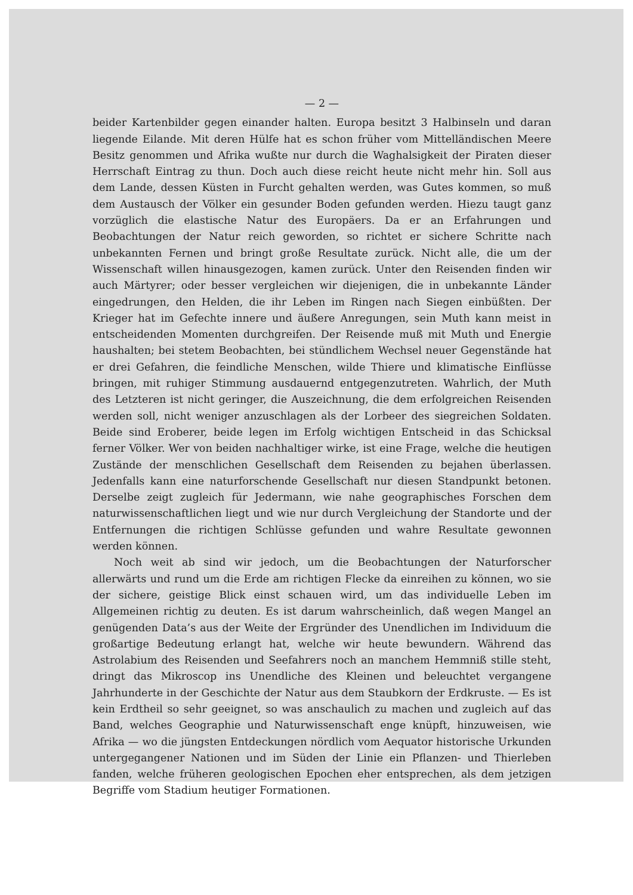— 2 —
beider Kartenbilder gegen einander halten. Europa besitzt 3 Halbinseln und daran liegende Eilande. Mit deren Hülfe hat es schon früher vom Mittelländischen Meere Besitz genommen und Afrika wußte nur durch die Waghalsigkeit der Piraten dieser Herrschaft Eintrag zu thun. Doch auch diese reicht heute nicht mehr hin. Soll aus dem Lande, dessen Küsten in Furcht gehalten werden, was Gutes kommen, so muß dem Austausch der Völker ein gesunder Boden gefunden werden. Hiezu taugt ganz vorzüglich die elastische Natur des Europäers. Da er an Erfahrungen und Beobachtungen der Natur reich geworden, so richtet er sichere Schritte nach unbekannten Fernen und bringt große Resultate zurück. Nicht alle, die um der Wissenschaft willen hinausgezogen, kamen zurück. Unter den Reisenden finden wir auch Märtyrer; oder besser vergleichen wir diejenigen, die in unbekannte Länder eingedrungen, den Helden, die ihr Leben im Ringen nach Siegen einbüßten. Der Krieger hat im Gefechte innere und äußere Anregungen, sein Muth kann meist in entscheidenden Momenten durchgreifen. Der Reisende muß mit Muth und Energie haushalten; bei stetem Beobachten, bei stündlichem Wechsel neuer Gegenstände hat er drei Gefahren, die feindliche Menschen, wilde Thiere und klimatische Einflüsse bringen, mit ruhiger Stimmung ausdauernd entgegenzutreten. Wahrlich, der Muth des Letzteren ist nicht geringer, die Auszeichnung, die dem erfolgreichen Reisenden werden soll, nicht weniger anzuschlagen als der Lorbeer des siegreichen Soldaten. Beide sind Eroberer, beide legen im Erfolg wichtigen Entscheid in das Schicksal ferner Völker. Wer von beiden nachhaltiger wirke, ist eine Frage, welche die heutigen Zustände der menschlichen Gesellschaft dem Reisenden zu bejahen überlassen. Jedenfalls kann eine naturforschende Gesellschaft nur diesen Standpunkt betonen. Derselbe zeigt zugleich für Jedermann, wie nahe geographisches Forschen dem naturwissenschaftlichen liegt und wie nur durch Vergleichung der Standorte und der Entfernungen die richtigen Schlüsse gefunden und wahre Resultate gewonnen werden können.
Noch weit ab sind wir jedoch, um die Beobachtungen der Naturforscher allerwärts und rund um die Erde am richtigen Flecke da einreihen zu können, wo sie der sichere, geistige Blick einst schauen wird, um das individuelle Leben im Allgemeinen richtig zu deuten. Es ist darum wahrscheinlich, daß wegen Mangel an genügenden Data’s aus der Weite der Ergründer des Unendlichen im Individuum die großartige Bedeutung erlangt hat, welche wir heute bewundern. Während das Astrolabium des Reisenden und Seefahrers noch an manchem Hemmniß stille steht, dringt das Mikroscop ins Unendliche des Kleinen und beleuchtet vergangene Jahrhunderte in der Geschichte der Natur aus dem Staubkorn der Erdkruste. — Es ist kein Erdtheil so sehr geeignet, so was anschaulich zu machen und zugleich auf das Band, welches Geographie und Naturwissenschaft enge knüpft, hinzuweisen, wie Afrika — wo die jüngsten Entdeckungen nördlich vom Aequator historische Urkunden untergegangener Nationen und im Süden der Linie ein Pflanzen- und Thierleben fanden, welche früheren geologischen Epochen eher entsprechen, als dem jetzigen Begriffe vom Stadium heutiger Formationen.